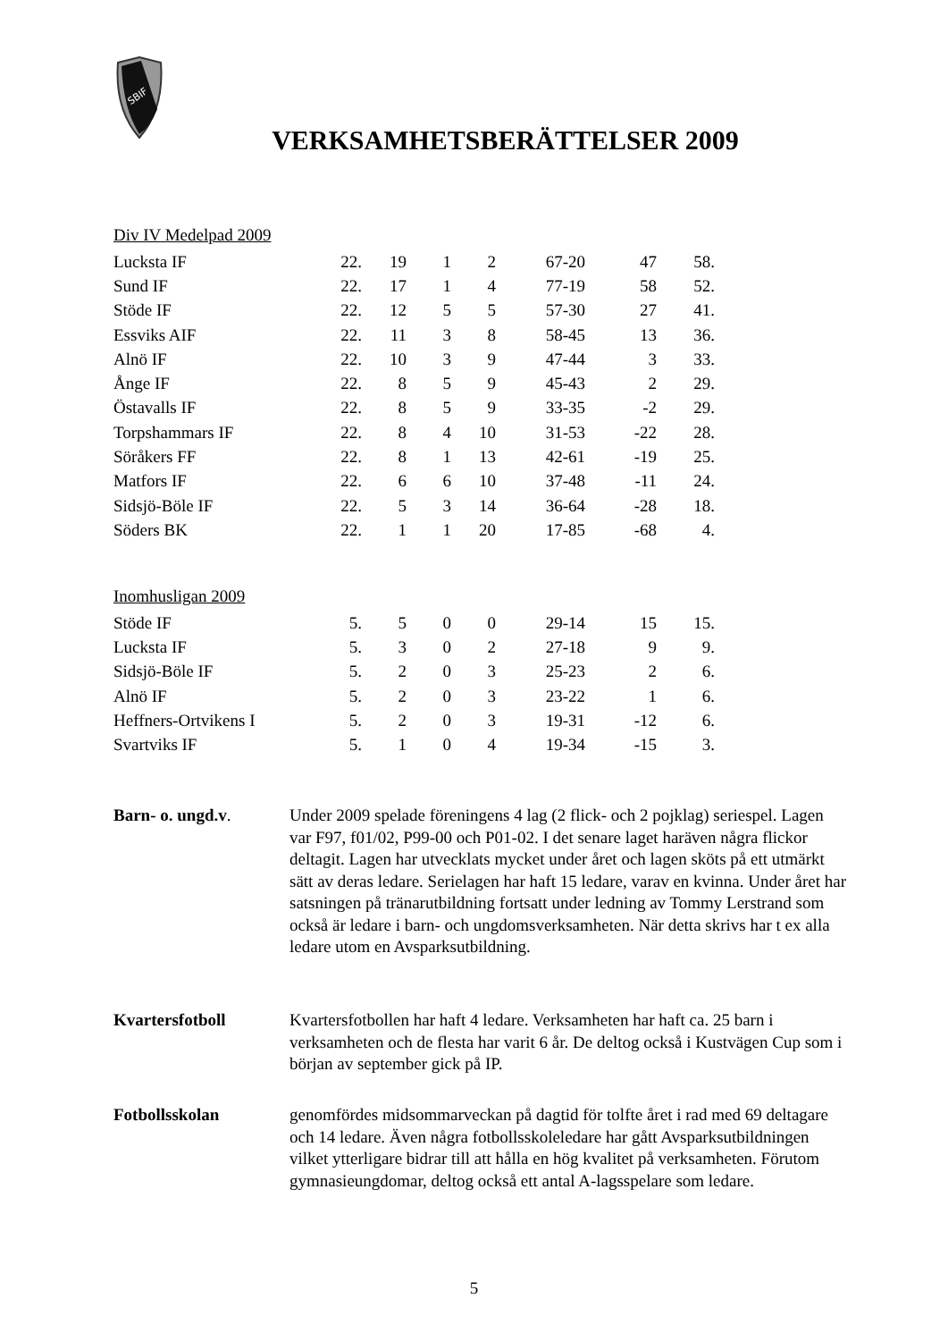SBIF
VERKSAMHETSBERÄTTELSER 2009
Div IV Medelpad 2009
| Lucksta IF | 22. | 19 | 1 | 2 | 67-20 | 47 | 58. |
| Sund IF | 22. | 17 | 1 | 4 | 77-19 | 58 | 52. |
| Stöde IF | 22. | 12 | 5 | 5 | 57-30 | 27 | 41. |
| Essviks AIF | 22. | 11 | 3 | 8 | 58-45 | 13 | 36. |
| Alnö IF | 22. | 10 | 3 | 9 | 47-44 | 3 | 33. |
| Ånge IF | 22. | 8 | 5 | 9 | 45-43 | 2 | 29. |
| Östavalls IF | 22. | 8 | 5 | 9 | 33-35 | -2 | 29. |
| Torpshammars IF | 22. | 8 | 4 | 10 | 31-53 | -22 | 28. |
| Söråkers FF | 22. | 8 | 1 | 13 | 42-61 | -19 | 25. |
| Matfors IF | 22. | 6 | 6 | 10 | 37-48 | -11 | 24. |
| Sidsjö-Böle IF | 22. | 5 | 3 | 14 | 36-64 | -28 | 18. |
| Söders BK | 22. | 1 | 1 | 20 | 17-85 | -68 | 4. |
Inomhusligan 2009
| Stöde IF | 5. | 5 | 0 | 0 | 29-14 | 15 | 15. |
| Lucksta IF | 5. | 3 | 0 | 2 | 27-18 | 9 | 9. |
| Sidsjö-Böle IF | 5. | 2 | 0 | 3 | 25-23 | 2 | 6. |
| Alnö IF | 5. | 2 | 0 | 3 | 23-22 | 1 | 6. |
| Heffners-Ortvikens I | 5. | 2 | 0 | 3 | 19-31 | -12 | 6. |
| Svartviks IF | 5. | 1 | 0 | 4 | 19-34 | -15 | 3. |
Barn- o. ungd.v. Under 2009 spelade föreningens 4 lag (2 flick- och 2 pojklag) seriespel. Lagen var F97, f01/02, P99-00 och P01-02. I det senare laget haräven några flickor deltagit. Lagen har utvecklats mycket under året och lagen sköts på ett utmärkt sätt av deras ledare. Serielagen har haft 15 ledare, varav en kvinna. Under året har satsningen på tränarutbildning fortsatt under ledning av Tommy Lerstrand som också är ledare i barn- och ungdomsverksamheten. När detta skrivs har t ex alla ledare utom en Avsparksutbildning.
Kvartersfotboll Kvartersfotbollen har haft 4 ledare. Verksamheten har haft ca. 25 barn i verksamheten och de flesta har varit 6 år. De deltog också i Kustvägen Cup som i början av september gick på IP.
Fotbollsskolan genomfördes midsommarveckan på dagtid för tolfte året i rad med 69 deltagare och 14 ledare. Även några fotbollsskoleledare har gått Avsparksutbildningen vilket ytterligare bidrar till att hålla en hög kvalitet på verksamheten. Förutom gymnasieungdomar, deltog också ett antal A-lagsspelare som ledare.
5